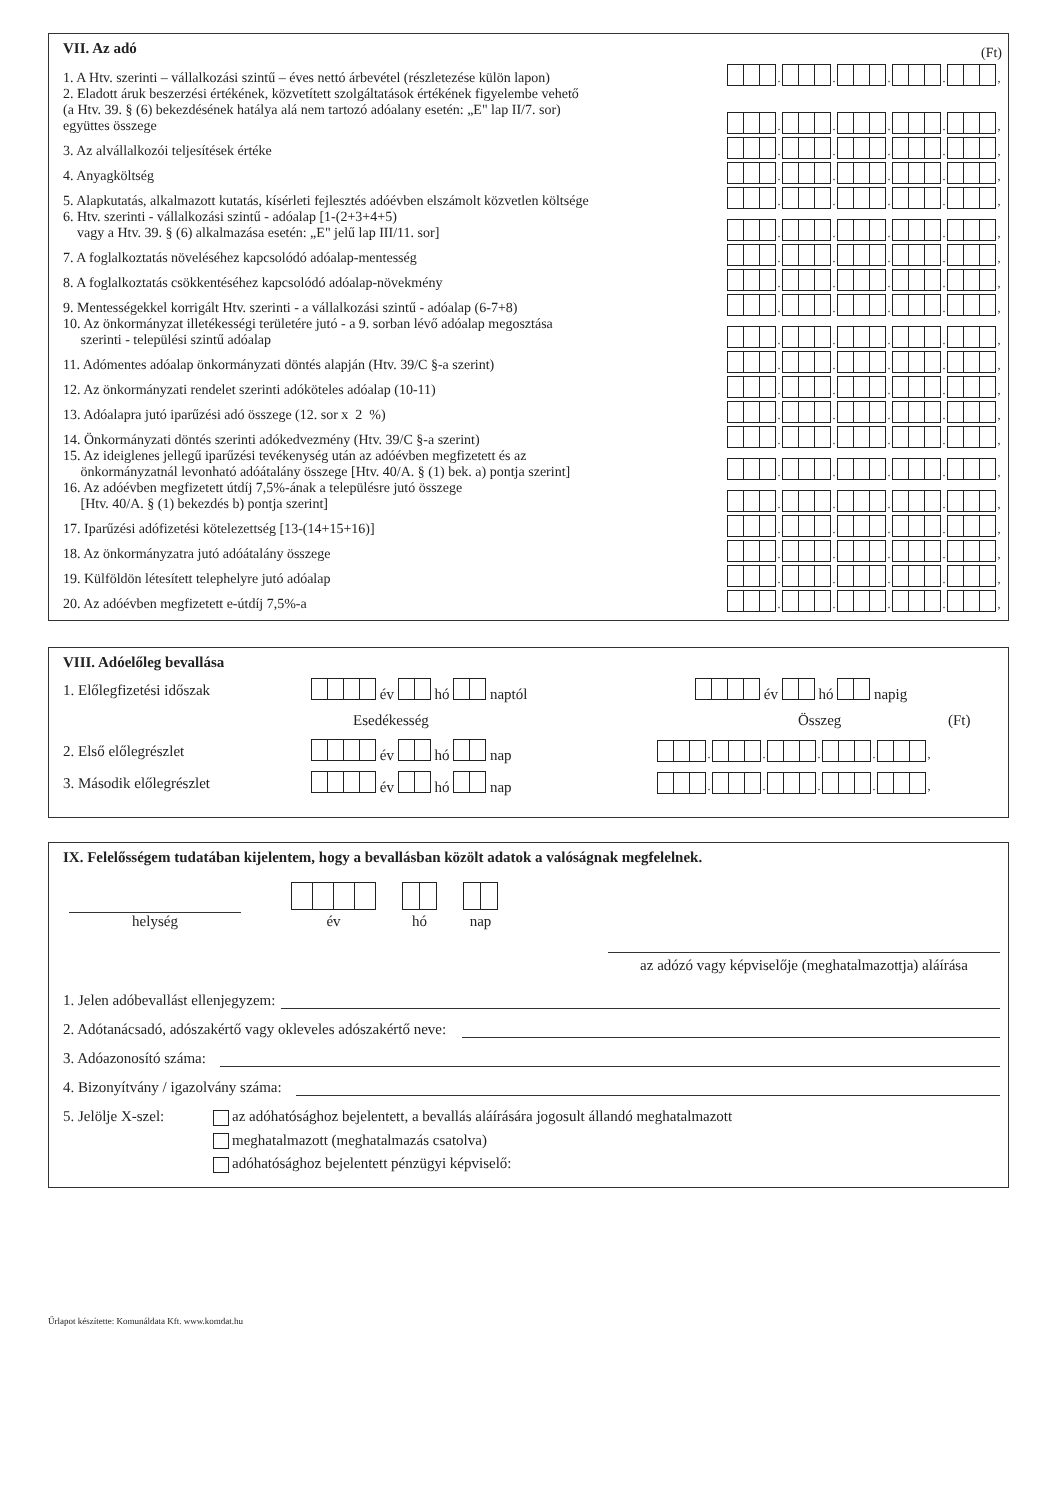VII. Az adó
(Ft)
1. A Htv. szerinti – vállalkozási szintű – éves nettó árbevétel (részletezése külön lapon) . . . . ,
2. Eladott áruk beszerzési értékének, közvetített szolgáltatások értékének figyelembe vehető
(a Htv. 39. § (6) bekezdésének hatálya alá nem tartozó adóalany esetén: „E" lap II/7. sor)
együttes összege . . . . ,
3. Az alvállalkozói teljesítések értéke . . . . ,
4. Anyagköltség . . . . ,
5. Alapkutatás, alkalmazott kutatás, kísérleti fejlesztés adóévben elszámolt közvetlen költsége . . . . ,
6. Htv. szerinti - vállalkozási szintű - adóalap [1-(2+3+4+5)
vagy a Htv. 39. § (6) alkalmazása esetén: „E" jelű lap III/11. sor] . . . . ,
7. A foglalkoztatás növeléséhez kapcsolódó adóalap-mentesség . . . . ,
8. A foglalkoztatás csökkentéséhez kapcsolódó adóalap-növekmény . . . . ,
9. Mentességekkel korrigált Htv. szerinti - a vállalkozási szintű - adóalap (6-7+8) . . . . ,
10. Az önkormányzat illetékességi területére jutó - a 9. sorban lévő adóalap megosztása
szerinti - települési szintű adóalap . . . . ,
11. Adómentes adóalap önkormányzati döntés alapján (Htv. 39/C §-a szerint) . . . . ,
12. Az önkormányzati rendelet szerinti adóköteles adóalap (10-11) . . . . ,
13. Adóalapra jutó iparűzési adó összege (12. sor x 2 %) . . . . ,
14. Önkormányzati döntés szerinti adókedvezmény (Htv. 39/C §-a szerint) . . . . ,
15. Az ideiglenes jellegű iparűzési tevékenység után az adóévben megfizetett és az
önkormányzatnál levonható adóátalány összege [Htv. 40/A. § (1) bek. a) pontja szerint] . . . . ,
16. Az adóévben megfizetett útdíj 7,5%-ának a településre jutó összege
[Htv. 40/A. § (1) bekezdés b) pontja szerint] . . . . ,
17. Iparűzési adófizetési kötelezettség [13-(14+15+16)] . . . . ,
18. Az önkormányzatra jutó adóátalány összege . . . . ,
19. Külföldön létesített telephelyre jutó adóalap . . . . ,
20. Az adóévben megfizetett e-útdíj 7,5%-a . . . . ,
VIII. Adóelőleg bevallása
1. Előlegfizetési időszak év hó naptól év hó napig
Esedékesség Összeg (Ft)
2. Első előlegrészlet év hó nap . . . . ,
3. Második előlegrészlet év hó nap . . . . ,
IX. Felelősségem tudatában kijelentem, hogy a bevallásban közölt adatok a valóságnak megfelelnek.
helység
év
hó
nap
az adózó vagy képviselője (meghatalmazottja) aláírása
1. Jelen adóbevallást ellenjegyzem:
2. Adótanácsadó, adószakértő vagy okleveles adószakértő neve:
3. Adóazonosító száma:
4. Bizonyítvány / igazolvány száma:
5. Jelölje X-szel:
az adóhatósághoz bejelentett, a bevallás aláírására jogosult állandó meghatalmazott
meghatalmazott (meghatalmazás csatolva)
adóhatósághoz bejelentett pénzügyi képviselő:
Űrlapot készítette: Komunáldata Kft. www.komdat.hu